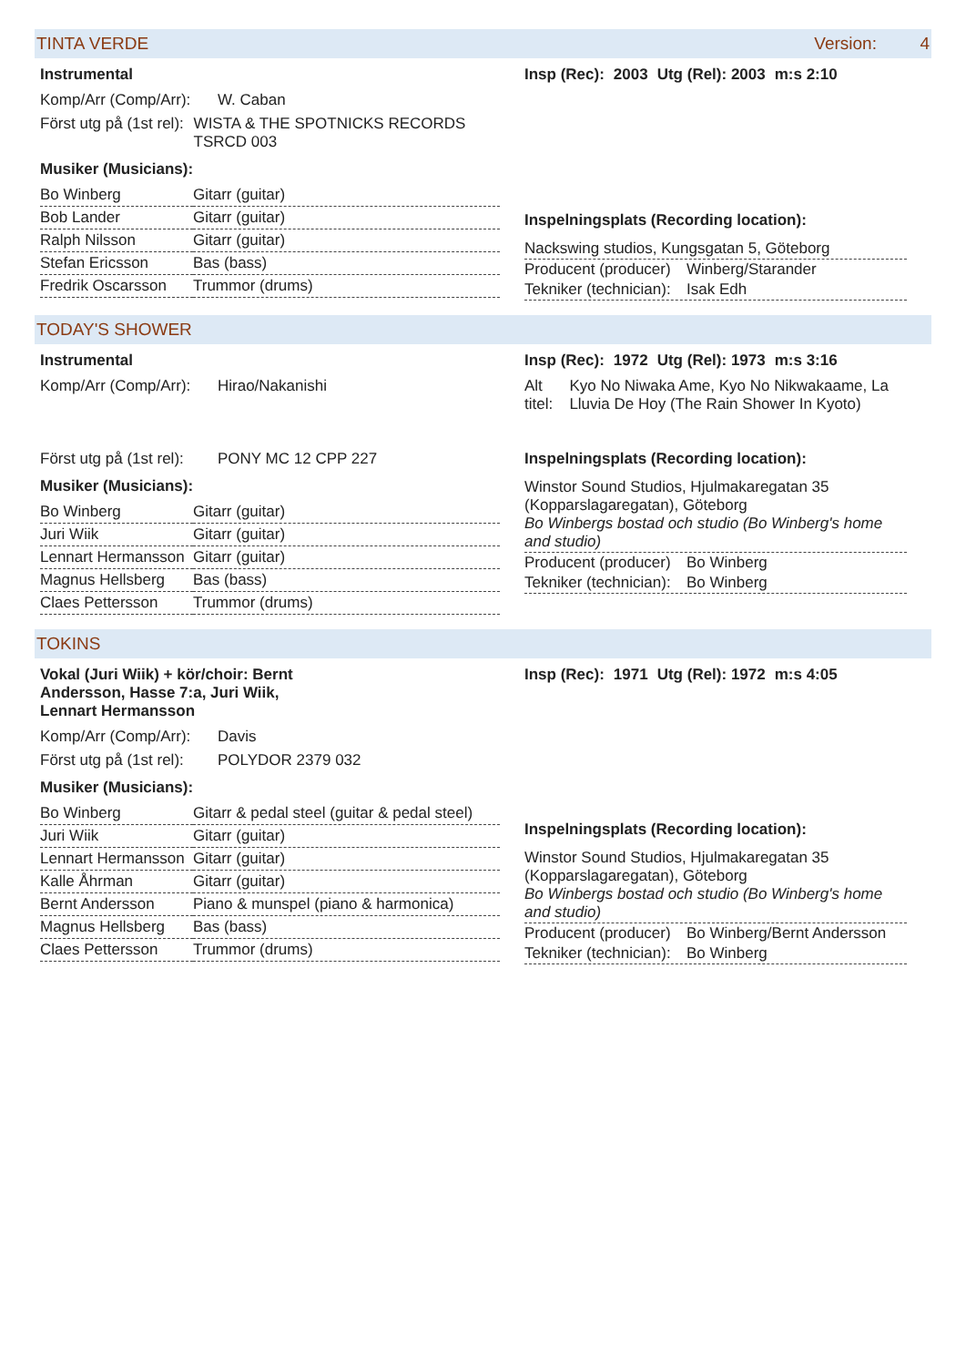TINTA VERDE Version: 4
Instrumental
Komp/Arr (Comp/Arr): W. Caban
Först utg på (1st rel): WISTA & THE SPOTNICKS RECORDS TSRCD 003
Musiker (Musicians):
| Bo Winberg | Gitarr (guitar) |
| Bob Lander | Gitarr (guitar) |
| Ralph Nilsson | Gitarr (guitar) |
| Stefan Ericsson | Bas (bass) |
| Fredrik Oscarsson | Trummor (drums) |
Insp (Rec): 2003 Utg (Rel): 2003 m:s 2:10
Inspelningsplats (Recording location):
Nackswing studios, Kungsgatan 5, Göteborg
Producent (producer) Winberg/Starander
Tekniker (technician): Isak Edh
TODAY'S SHOWER
Instrumental
Komp/Arr (Comp/Arr): Hirao/Nakanishi
Först utg på (1st rel): PONY MC 12 CPP 227
Musiker (Musicians):
| Bo Winberg | Gitarr (guitar) |
| Juri Wiik | Gitarr (guitar) |
| Lennart Hermansson | Gitarr (guitar) |
| Magnus Hellsberg | Bas (bass) |
| Claes Pettersson | Trummor (drums) |
Insp (Rec): 1972 Utg (Rel): 1973 m:s 3:16
Alt titel: Kyo No Niwaka Ame, Kyo No Nikwakaame, La Lluvia De Hoy (The Rain Shower In Kyoto)
Inspelningsplats (Recording location):
Winstor Sound Studios, Hjulmakaregatan 35 (Kopparslagaregatan), Göteborg
Bo Winbergs bostad och studio (Bo Winberg's home and studio)
Producent (producer) Bo Winberg
Tekniker (technician): Bo Winberg
TOKINS
Vokal (Juri Wiik) + kör/choir: Bernt Andersson, Hasse 7:a, Juri Wiik, Lennart Hermansson
Komp/Arr (Comp/Arr): Davis
Först utg på (1st rel): POLYDOR 2379 032
Musiker (Musicians):
| Bo Winberg | Gitarr & pedal steel (guitar & pedal steel) |
| Juri Wiik | Gitarr (guitar) |
| Lennart Hermansson | Gitarr (guitar) |
| Kalle Åhrman | Gitarr (guitar) |
| Bernt Andersson | Piano & munspel (piano & harmonica) |
| Magnus Hellsberg | Bas (bass) |
| Claes Pettersson | Trummor (drums) |
Insp (Rec): 1971 Utg (Rel): 1972 m:s 4:05
Inspelningsplats (Recording location):
Winstor Sound Studios, Hjulmakaregatan 35 (Kopparslagaregatan), Göteborg
Bo Winbergs bostad och studio (Bo Winberg's home and studio)
Producent (producer) Bo Winberg/Bernt Andersson
Tekniker (technician): Bo Winberg